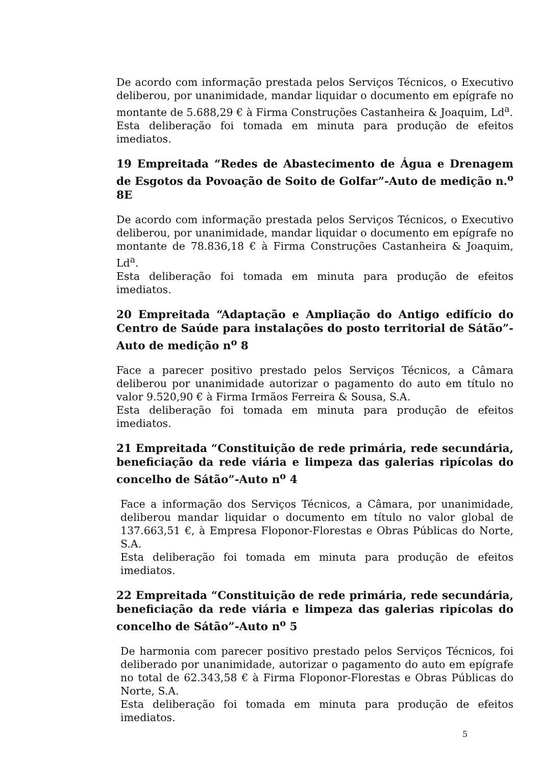De acordo com informação prestada pelos Serviços Técnicos, o Executivo deliberou, por unanimidade, mandar liquidar o documento em epígrafe no montante de 5.688,29 € à Firma Construções Castanheira & Joaquim, Ld<sup>a</sup>.
Esta deliberação foi tomada em minuta para produção de efeitos imediatos.
19 Empreitada “Redes de Abastecimento de Água e Drenagem de Esgotos da Povoação de Soito de Golfar”-Auto de medição n.<sup>o</sup> 8E
De acordo com informação prestada pelos Serviços Técnicos, o Executivo deliberou, por unanimidade, mandar liquidar o documento em epígrafe no montante de 78.836,18 € à Firma Construções Castanheira & Joaquim, Ld<sup>a</sup>.
Esta deliberação foi tomada em minuta para produção de efeitos imediatos.
20 Empreitada “Adaptação e Ampliação do Antigo edifício do Centro de Saúde para instalações do posto territorial de Sátão”-Auto de medição n<sup>o</sup> 8
Face a parecer positivo prestado pelos Serviços Técnicos, a Câmara deliberou por unanimidade autorizar o pagamento do auto em título no valor 9.520,90 € à Firma Irmãos Ferreira & Sousa, S.A.
Esta deliberação foi tomada em minuta para produção de efeitos imediatos.
21 Empreitada “Constituição de rede primária, rede secundária, beneficiação da rede viária e limpeza das galerias ripícolas do concelho de Sátão”-Auto n<sup>o</sup> 4
Face a informação dos Serviços Técnicos, a Câmara, por unanimidade, deliberou mandar liquidar o documento em título no valor global de 137.663,51 €, à Empresa Floponor-Florestas e Obras Públicas do Norte, S.A.
Esta deliberação foi tomada em minuta para produção de efeitos imediatos.
22 Empreitada “Constituição de rede primária, rede secundária, beneficiação da rede viária e limpeza das galerias ripícolas do concelho de Sátão”-Auto n<sup>o</sup> 5
De harmonia com parecer positivo prestado pelos Serviços Técnicos, foi deliberado por unanimidade, autorizar o pagamento do auto em epígrafe no total de 62.343,58 € à Firma Floponor-Florestas e Obras Públicas do Norte, S.A.
Esta deliberação foi tomada em minuta para produção de efeitos imediatos.
5